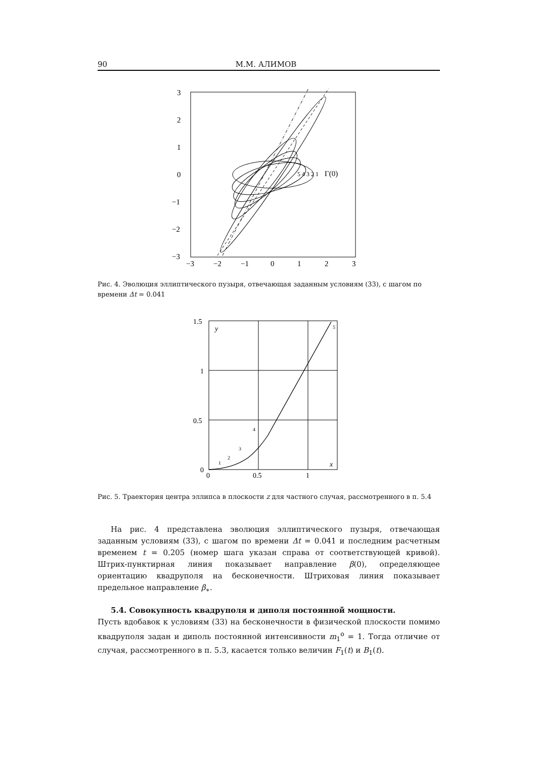90 М.М. АЛИМОВ
3
2
1
0
−1
−2
−3
−3
−2
−1
0
1
2
3
5 4 3 2 1
Γ(0)
Рис. 4. Эволюция эллиптического пузыря, отвечающая заданным условиям (33), с шагом по времени Δt = 0.041
1.5
1
0.5
0
0
0.5
1
y
x
5
4
3
2
1
Рис. 5. Траектория центра эллипса в плоскости z для частного случая, рассмотренного в п. 5.4
На рис. 4 представлена эволюция эллиптического пузыря, отвечающая заданным условиям (33), с шагом по времени Δt = 0.041 и последним расчетным временем t = 0.205 (номер шага указан справа от соответствующей кривой). Штрих-пунктирная линия показывает направление β(0), определяющее ориентацию квадруполя на бесконечности. Штриховая линия показывает предельное направление β<sub>∗</sub>.
5.4. Совокупность квадруполя и диполя постоянной мощности.
Пусть вдобавок к условиям (33) на бесконечности в физической плоскости помимо квадруполя задан и диполь постоянной интенсивности m<sub>1</sub><sup>o</sup> = 1. Тогда отличие от случая, рассмотренного в п. 5.3, касается только величин F<sub>1</sub>(t) и B<sub>1</sub>(t).